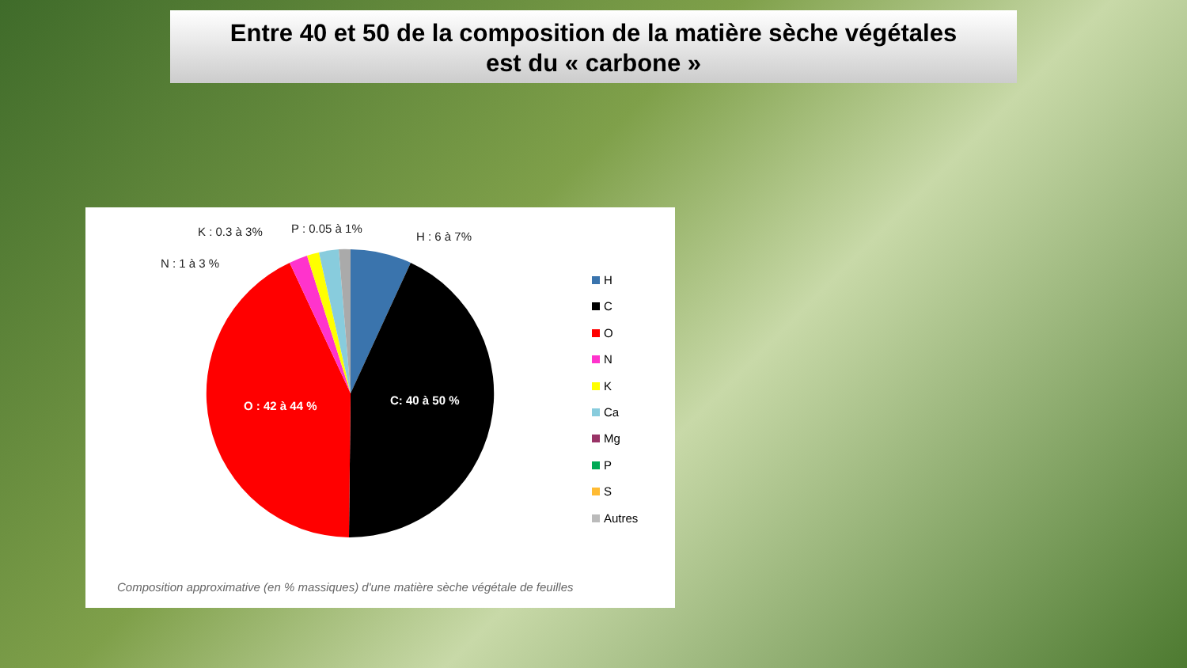Entre 40 et 50 de la composition de la matière sèche végétales
est du « carbone »
K : 0.3 à 3% P : 0.05 à 1%
H : 6 à 7%
N : 1 à 3 %
C: 40 à 50 %
O : 42 à 44 %
H
C
O
N
K
Ca
Mg
P
S
Autres
Composition approximative (en % massiques) d'une matière sèche végétale de feuilles